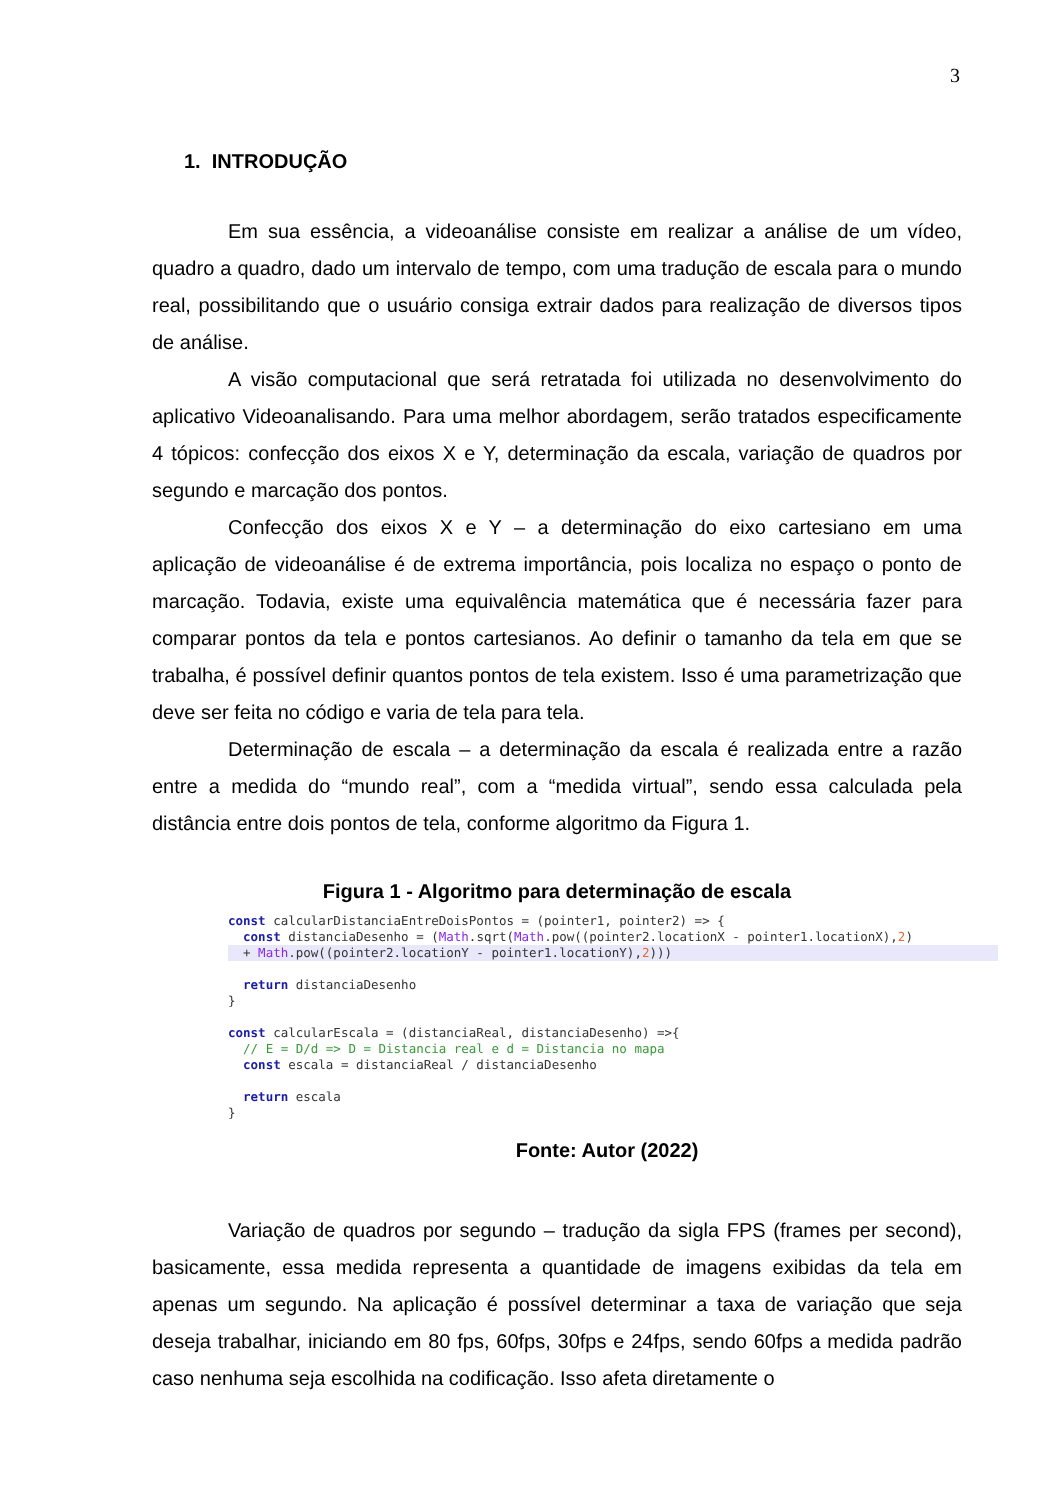3
1. INTRODUÇÃO
Em sua essência, a videoanálise consiste em realizar a análise de um vídeo, quadro a quadro, dado um intervalo de tempo, com uma tradução de escala para o mundo real, possibilitando que o usuário consiga extrair dados para realização de diversos tipos de análise.
A visão computacional que será retratada foi utilizada no desenvolvimento do aplicativo Videoanalisando. Para uma melhor abordagem, serão tratados especificamente 4 tópicos: confecção dos eixos X e Y, determinação da escala, variação de quadros por segundo e marcação dos pontos.
Confecção dos eixos X e Y – a determinação do eixo cartesiano em uma aplicação de videoanálise é de extrema importância, pois localiza no espaço o ponto de marcação. Todavia, existe uma equivalência matemática que é necessária fazer para comparar pontos da tela e pontos cartesianos. Ao definir o tamanho da tela em que se trabalha, é possível definir quantos pontos de tela existem. Isso é uma parametrização que deve ser feita no código e varia de tela para tela.
Determinação de escala – a determinação da escala é realizada entre a razão entre a medida do “mundo real”, com a “medida virtual”, sendo essa calculada pela distância entre dois pontos de tela, conforme algoritmo da Figura 1.
Figura 1 - Algoritmo para determinação de escala
const calcularDistanciaEntreDoisPontos = (pointer1, pointer2) => {
  const distanciaDesenho = (Math.sqrt(Math.pow((pointer2.locationX - pointer1.locationX),2)
  + Math.pow((pointer2.locationY - pointer1.locationY),2)))

  return distanciaDesenho
}

const calcularEscala = (distanciaReal, distanciaDesenho) =>{
  // E = D/d => D = Distancia real e d = Distancia no mapa
  const escala = distanciaReal / distanciaDesenho

  return escala
}
Fonte: Autor (2022)
Variação de quadros por segundo – tradução da sigla FPS (frames per second), basicamente, essa medida representa a quantidade de imagens exibidas da tela em apenas um segundo. Na aplicação é possível determinar a taxa de variação que seja deseja trabalhar, iniciando em 80 fps, 60fps, 30fps e 24fps, sendo 60fps a medida padrão caso nenhuma seja escolhida na codificação. Isso afeta diretamente o